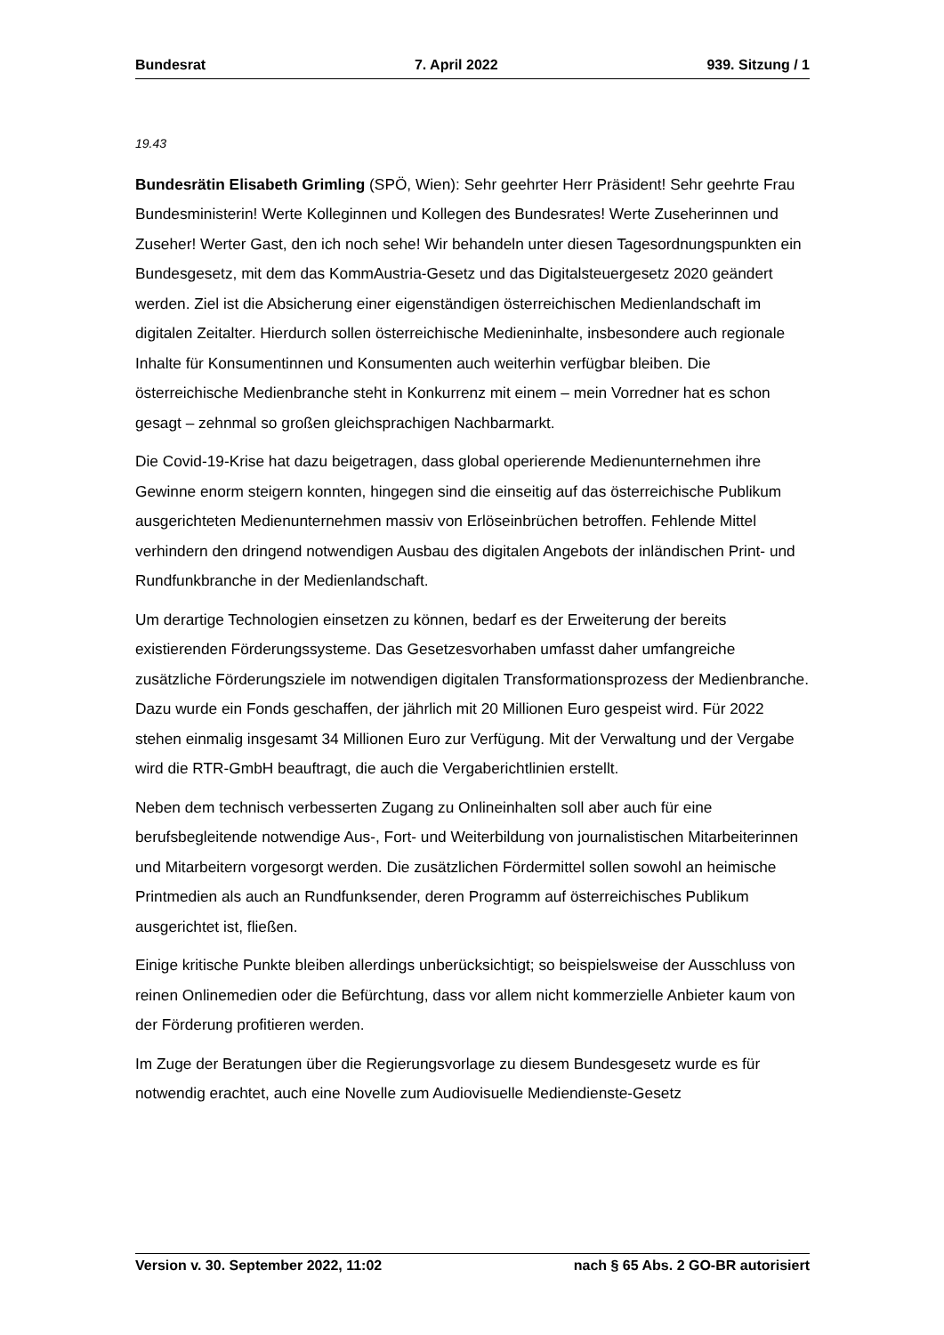Bundesrat 7. April 2022 939. Sitzung / 1
19.43
Bundesrätin Elisabeth Grimling (SPÖ, Wien): Sehr geehrter Herr Präsident! Sehr ge­ehrte Frau Bundesministerin! Werte Kolleginnen und Kollegen des Bundesrates! Werte Zuseherinnen und Zuseher! Werter Gast, den ich noch sehe! Wir behandeln unter diesen Tagesordnungspunkten ein Bundesgesetz, mit dem das KommAustria-Gesetz und das Digitalsteuergesetz 2020 geändert werden. Ziel ist die Absicherung einer eigenständigen österreichischen Medienlandschaft im digitalen Zeitalter. Hierdurch sollen österreichische Medieninhalte, insbesondere auch regionale Inhalte für Konsumentinnen und Konsumenten auch weiterhin verfügbar bleiben. Die österreichische Medienbranche steht in Konkurrenz mit einem – mein Vorredner hat es schon gesagt – zehnmal so großen gleichsprachigen Nachbarmarkt.
Die Covid-19-Krise hat dazu beigetragen, dass global operierende Medienunternehmen ihre Gewinne enorm steigern konnten, hingegen sind die einseitig auf das österreichische Publikum ausgerichteten Medienunternehmen massiv von Erlöseinbrüchen betroffen. Fehlende Mittel verhindern den dringend notwendigen Ausbau des digitalen Angebots der inländischen Print- und Rundfunkbranche in der Medienlandschaft.
Um derartige Technologien einsetzen zu können, bedarf es der Erweiterung der bereits existierenden Förderungssysteme. Das Gesetzesvorhaben umfasst daher umfangreiche zusätzliche Förderungsziele im notwendigen digitalen Transformationsprozess der Medienbranche. Dazu wurde ein Fonds geschaffen, der jährlich mit 20 Millionen Euro gespeist wird. Für 2022 stehen einmalig insgesamt 34 Millionen Euro zur Verfügung. Mit der Verwaltung und der Vergabe wird die RTR-GmbH beauftragt, die auch die Vergaberichtlinien erstellt.
Neben dem technisch verbesserten Zugang zu Onlineinhalten soll aber auch für eine berufsbegleitende notwendige Aus-, Fort- und Weiterbildung von journalistischen Mit­arbeiterinnen und Mitarbeitern vorgesorgt werden. Die zusätzlichen Fördermittel sollen sowohl an heimische Printmedien als auch an Rundfunksender, deren Programm auf österreichisches Publikum ausgerichtet ist, fließen.
Einige kritische Punkte bleiben allerdings unberücksichtigt; so beispielsweise der Aus­schluss von reinen Onlinemedien oder die Befürchtung, dass vor allem nicht kommer­zielle Anbieter kaum von der Förderung profitieren werden.
Im Zuge der Beratungen über die Regierungsvorlage zu diesem Bundesgesetz wurde es für notwendig erachtet, auch eine Novelle zum Audiovisuelle Mediendienste-Gesetz
Version v. 30. September 2022, 11:02 nach § 65 Abs. 2 GO-BR autorisiert